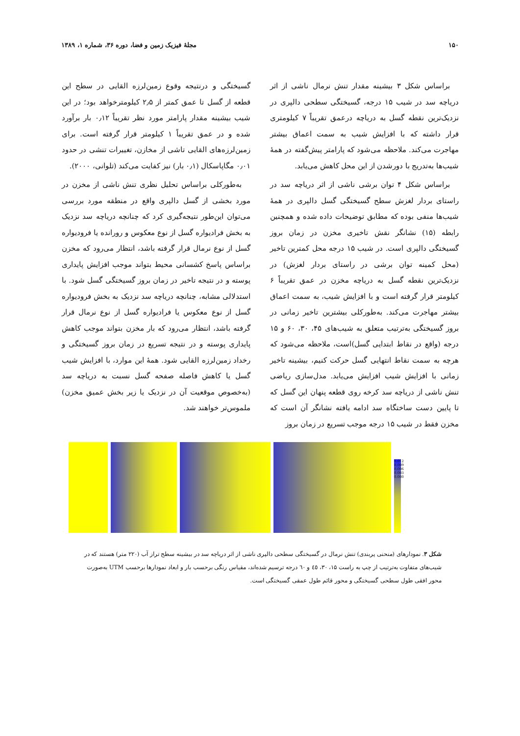۱۵۰ مجلهٔ فیزیک زمین و فضا، دوره ۳۶، شماره ۱، ۱۳۸۹
براساس شکل ۳ بیشینه مقدار تنش نرمال ناشی از اثر دریاچه سد در شیب ۱۵ درجه، گسیختگی سطحی دالپری در نزدیک‌ترین نقطه گسل به دریاچه درعمق تقریباً ۷ کیلومتری قرار داشته که با افزایش شیب به سمت اعماق بیشتر مهاجرت می‌کند. ملاحظه می‌شود که پارامتر پیش‌گفته در همهٔ شیب‌ها به‌تدریج با دورشدن از این محل کاهش می‌یابد.
براساس شکل ۴ توان برشی ناشی از اثر دریاچه سد در راستای بردار لغزش سطح گسیختگی گسل دالپری در همهٔ شیب‌ها منفی بوده که مطابق توضیحات داده شده و همچنین رابطه (۱۵) نشانگر نقش تاخیری مخزن در زمان بروز گسیختگی دالپری است. در شیب ۱۵ درجه محل کمترین تاخیر (محل کمینه توان برشی در راستای بردار لغزش) در نزدیک‌ترین نقطه گسل به دریاچه مخزن در عمق تقریباً ۶ کیلومتر قرار گرفته است و با افزایش شیب، به سمت اعماق بیشتر مهاجرت می‌کند. به‌طورکلی بیشترین تاخیر زمانی در بروز گسیختگی به‌ترتیب متعلق به شیب‌های ۴۵، ۳۰، ۶۰ و ۱۵ درجه (واقع در نقاط ابتدایی گسل)است، ملاحظه می‌شود که هرچه به سمت نقاط انتهایی گسل حرکت کنیم، بیشینه تاخیر زمانی با افزایش شیب افزایش می‌یابد. مدل‌سازی ریاضی تنش ناشی از دریاچه سد کرخه روی قطعه پنهان این گسل که تا پایین دست ساختگاه سد ادامه یافته نشانگر آن است که مخزن فقط در شیب ۱۵ درجه موجب تسریع در زمان بروز
گسیختگی و درنتیجه وقوع زمین‌لرزه القایی در سطح این قطعه از گسل تا عمق کمتر از ۲٫۵ کیلومترخواهد بود؛ در این شیب بیشینه مقدار پارامتر مورد نظر تقریباً ۰٫۱۲ بار برآورد شده و در عمق تقریباً ۱ کیلومتر قرار گرفته است. برای زمین‌لرزه‌های القایی تاشی از مخازن، تغییرات تنشی در حدود ۰٫۰۱ مگاپاسکال (۰٫۱ بار) نیز کفایت می‌کند (تلوانی، ۲۰۰۰).
به‌طورکلی براساس تحلیل نظری تنش ناشی از مخزن در مورد بخشی از گسل دالپری واقع در منطقه مورد بررسی می‌توان این‌طور نتیجه‌گیری کرد که چنانچه دریاچه سد نزدیک به بخش فرادیواره گسل از نوع معکوس و رورانده یا فرودیواره گسل از نوع نرمال قرار گرفته باشد، انتظار می‌رود که مخزن براساس پاسخ کشسانی محیط بتواند موجب افزایش پایداری پوسته و در نتیجه تاخیر در زمان بروز گسیختگی گسل شود. با استدلالی مشابه، چنانچه دریاچه سد نزدیک به بخش فرودیواره گسل از نوع معکوس یا فرادیواره گسل از نوع نرمال قرار گرفته باشد، انتظار می‌رود که بار مخزن بتواند موجب کاهش پایداری پوسته و در نتیجه تسریع در زمان بروز گسیختگی و رخداد زمین‌لرزه القایی شود. همهٔ این موارد، با افزایش شیب گسل یا کاهش فاصله صفحه گسل نسبت به دریاچه سد (به‌خصوص موقعیت آن در نزدیک یا زیر بخش عمیق مخزن) ملموس‌تر خواهند شد.
0.012 0.009 0.006 0.003 0.000
شکل ۳. نمودارهای (منحنی پربندی) تنش نرمال در گسیختگی سطحی دالپری ناشی از اثر دریاچه سد در بیشینه سطح تراز آب (۲۲۰ متر) هستند که در شیب‌های متفاوت به‌ترتیب از چپ به راست ۱۵، ۳۰، ٤٥ و ٦٠ درجه ترسیم شده‌اند، مقیاس رنگی برحسب بار و ابعاد نمودارها برحسب UTM به‌صورت محور افقی طول سطحی گسیختگی و محور قائم طول عمقی گسیختگی است.